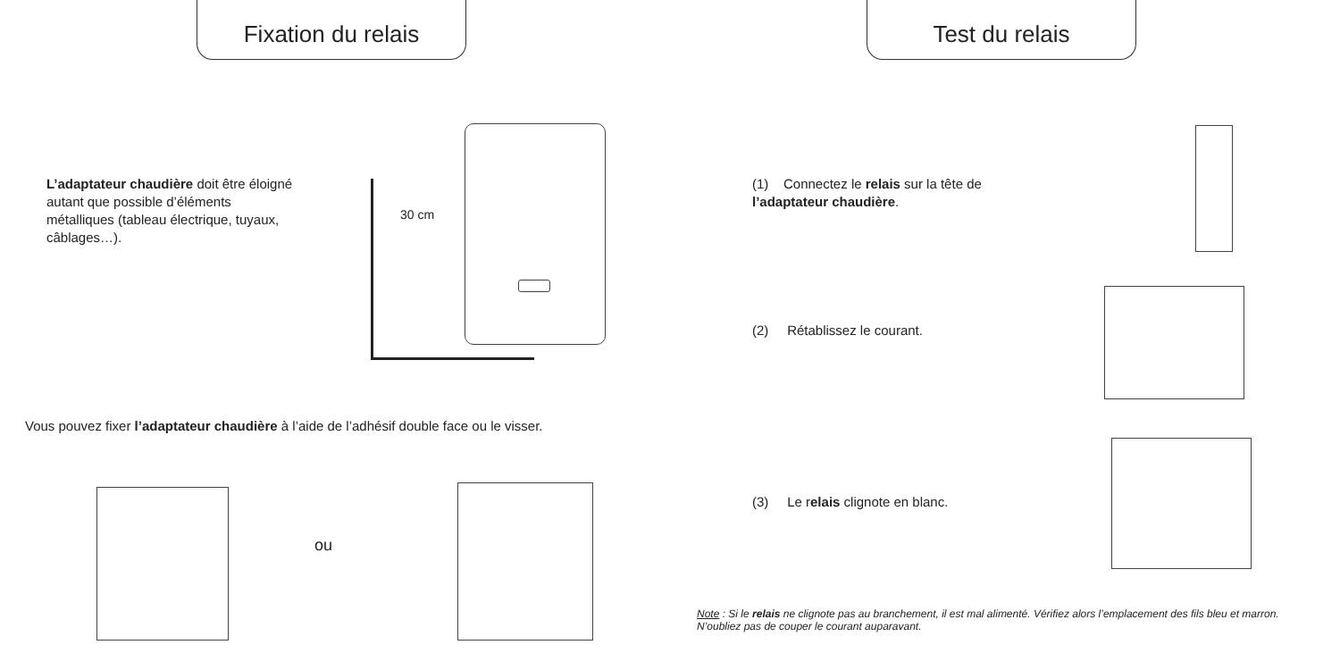Fixation du relais
L’adaptateur chaudière doit être éloigné autant que possible d’éléments métalliques (tableau électrique, tuyaux, câblages…).
30 cm
Vous pouvez fixer l’adaptateur chaudière à l’aide de l’adhésif double face ou le visser.
ou
Test du relais
(1) Connectez le relais sur la tête de l’adaptateur chaudière.
(2) Rétablissez le courant.
(3) Le relais clignote en blanc.
Note : Si le relais ne clignote pas au branchement, il est mal alimenté. Vérifiez alors l’emplacement des fils bleu et marron. N’oubliez pas de couper le courant auparavant.